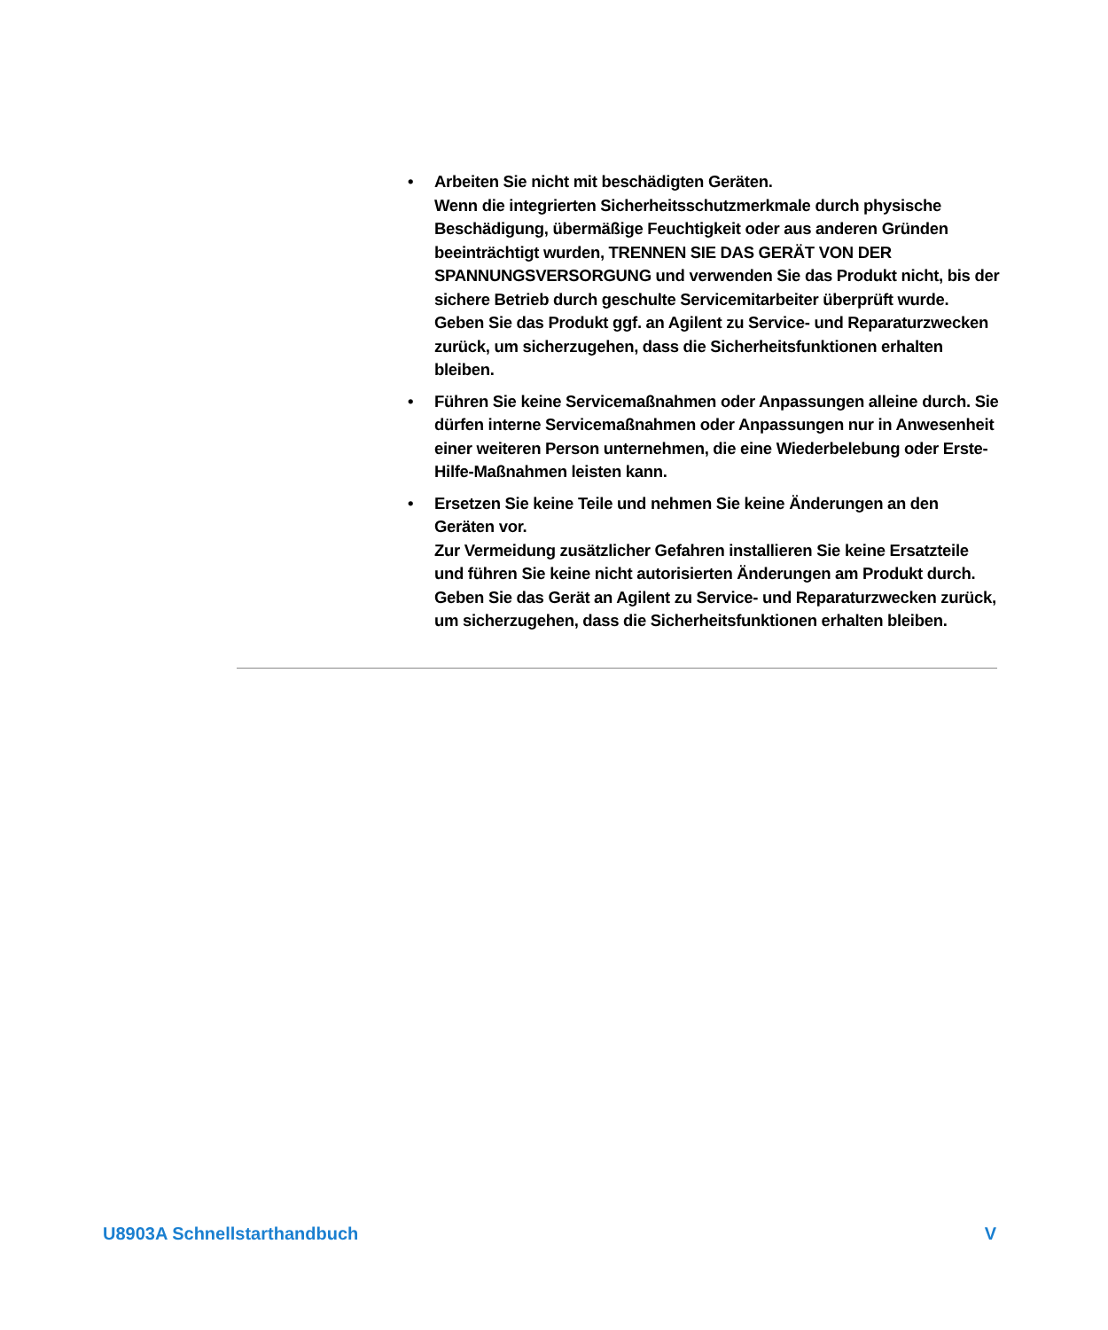• Arbeiten Sie nicht mit beschädigten Geräten.
Wenn die integrierten Sicherheitsschutzmerkmale durch physische Beschädigung, übermäßige Feuchtigkeit oder aus anderen Gründen beeinträchtigt wurden, TRENNEN SIE DAS GERÄT VON DER SPANNUNGSVERSORGUNG und verwenden Sie das Produkt nicht, bis der sichere Betrieb durch geschulte Servicemitarbeiter überprüft wurde. Geben Sie das Produkt ggf. an Agilent zu Service- und Reparaturzwecken zurück, um sicherzugehen, dass die Sicherheitsfunktionen erhalten bleiben.
• Führen Sie keine Servicemaßnahmen oder Anpassungen alleine durch. Sie dürfen interne Servicemaßnahmen oder Anpassungen nur in Anwesenheit einer weiteren Person unternehmen, die eine Wiederbelebung oder Erste-Hilfe-Maßnahmen leisten kann.
• Ersetzen Sie keine Teile und nehmen Sie keine Änderungen an den Geräten vor.
Zur Vermeidung zusätzlicher Gefahren installieren Sie keine Ersatzteile und führen Sie keine nicht autorisierten Änderungen am Produkt durch. Geben Sie das Gerät an Agilent zu Service- und Reparaturzwecken zurück, um sicherzugehen, dass die Sicherheitsfunktionen erhalten bleiben.
U8903A Schnellstarthandbuch V